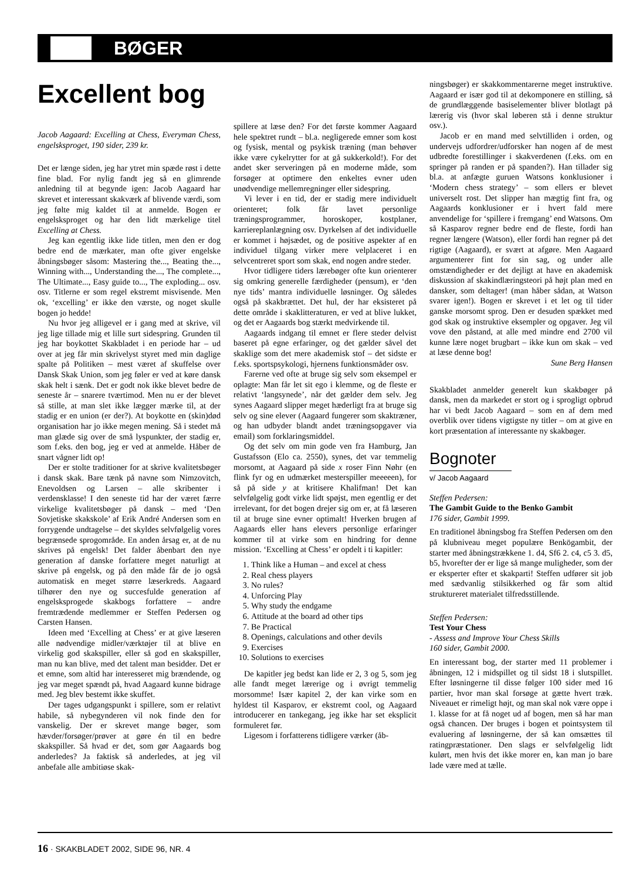BØGER
Excellent bog
Jacob Aagaard: Excelling at Chess, Everyman Chess, engelsksproget, 190 sider, 239 kr.
Det er længe siden, jeg har ytret min spæde røst i dette fine blad. For nylig fandt jeg så en glimrende anledning til at begynde igen: Jacob Aagaard har skrevet et interessant skakværk af blivende værdi, som jeg følte mig kaldet til at anmelde. Bogen er engelsksproget og har den lidt mærkelige titel Excelling at Chess.
Jeg kan egentlig ikke lide titlen, men den er dog bedre end de mærkater, man ofte giver engelske åbningsbøger såsom: Mastering the..., Beating the..., Winning with..., Understanding the..., The complete..., The Ultimate..., Easy guide to..., The exploding... osv. osv. Titlerne er som regel ekstremt misvisende. Men ok, ‘excelling’ er ikke den værste, og noget skulle bogen jo hedde!
Nu hvor jeg alligevel er i gang med at skrive, vil jeg lige tillade mig et lille surt sidespring. Grunden til jeg har boykottet Skakbladet i en periode har – ud over at jeg får min skrivelyst styret med min daglige spalte på Politiken – mest været af skuffelse over Dansk Skak Union, som jeg føler er ved at køre dansk skak helt i sænk. Det er godt nok ikke blevet bedre de seneste år – snarere tværtimod. Men nu er der blevet så stille, at man slet ikke lægger mærke til, at der stadig er en union (er der?). At boykotte en (skin)død organisation har jo ikke megen mening. Så i stedet må man glæde sig over de små lyspunkter, der stadig er, som f.eks. den bog, jeg er ved at anmelde. Håber de snart vågner lidt op!
Der er stolte traditioner for at skrive kvalitetsbøger i dansk skak. Bare tænk på navne som Nimzovitch, Enevoldsen og Larsen – alle skribenter i verdensklasse! I den seneste tid har der været færre virkelige kvalitetsbøger på dansk – med ‘Den Sovjetiske skakskole’ af Erik André Andersen som en forrygende undtagelse – det skyldes selvfølgelig vores begrænsede sprogområde. En anden årsag er, at de nu skrives på engelsk! Det falder åbenbart den nye generation af danske forfattere meget naturligt at skrive på engelsk, og på den måde får de jo også automatisk en meget større læserkreds. Aagaard tilhører den nye og succesfulde generation af engelsksprogede skakbogs forfattere – andre fremtrædende medlemmer er Steffen Pedersen og Carsten Hansen.
Ideen med ‘Excelling at Chess’ er at give læseren alle nødvendige midler/værktøjer til at blive en virkelig god skakspiller, eller så god en skakspiller, man nu kan blive, med det talent man besidder. Det er et emne, som altid har interesseret mig brændende, og jeg var meget spændt på, hvad Aagaard kunne bidrage med. Jeg blev bestemt ikke skuffet.
Der tages udgangspunkt i spillere, som er relativt habile, så nybegynderen vil nok finde den for vanskelig. Der er skrevet mange bøger, som hævder/forsøger/prøver at gøre én til en bedre skakspiller. Så hvad er det, som gør Aagaards bog anderledes? Ja faktisk så anderledes, at jeg vil anbefale alle ambitiøse skak-
spillere at læse den? For det første kommer Aagaard hele spektret rundt – bl.a. negligerede emner som kost og fysisk, mental og psykisk træning (man behøver ikke være cykelrytter for at gå sukkerkold!). For det andet sker serveringen på en moderne måde, som forsøger at optimere den enkeltes evner uden unødvendige mellemregninger eller sidespring.
Vi lever i en tid, der er stadig mere individuelt orienteret; folk får lavet personlige træningsprogrammer, horoskoper, kostplaner, karriereplanlægning osv. Dyrkelsen af det individuelle er kommet i højsædet, og de positive aspekter af en individuel tilgang virker mere velplaceret i en selvcentreret sport som skak, end nogen andre steder.
Hvor tidligere tiders lærebøger ofte kun orienterer sig omkring generelle færdigheder (pensum), er ‘den nye tids’ mantra individuelle løsninger. Og således også på skakbrættet. Det hul, der har eksisteret på dette område i skaklitteraturen, er ved at blive lukket, og det er Aagaards bog stærkt medvirkende til.
Aagaards indgang til emnet er flere steder delvist baseret på egne erfaringer, og det gælder såvel det skaklige som det mere akademisk stof – det sidste er f.eks. sportspsykologi, hjernens funktionsmåder osv.
Farerne ved ofte at bruge sig selv som eksempel er oplagte: Man får let sit ego i klemme, og de fleste er relativt ‘langsynede’, når det gælder dem selv. Jeg synes Aagaard slipper meget hæderligt fra at bruge sig selv og sine elever (Aagaard fungerer som skaktræner, og han udbyder blandt andet træningsopgaver via email) som forklaringsmiddel.
Og det selv om min gode ven fra Hamburg, Jan Gustafsson (Elo ca. 2550), synes, det var temmelig morsomt, at Aagaard på side x roser Finn Nøhr (en flink fyr og en udmærket mesterspiller meeeeen), for så på side y at kritisere Khalifman! Det kan selvfølgelig godt virke lidt spøjst, men egentlig er det irrelevant, for det bogen drejer sig om er, at få læseren til at bruge sine evner optimalt! Hverken brugen af Aagaards eller hans elevers personlige erfaringer kommer til at virke som en hindring for denne mission. ‘Excelling at Chess’ er opdelt i ti kapitler:
1. Think like a Human – and excel at chess
2. Real chess players
3. No rules?
4. Unforcing Play
5. Why study the endgame
6. Attitude at the board ad other tips
7. Be Practical
8. Openings, calculations and other devils
9. Exercises
10. Solutions to exercises
De kapitler jeg bedst kan lide er 2, 3 og 5, som jeg alle fandt meget lærerige og i øvrigt temmelig morsomme! Især kapitel 2, der kan virke som en hyldest til Kasparov, er ekstremt cool, og Aagaard introducerer en tankegang, jeg ikke har set eksplicit formuleret før.
Ligesom i forfatterens tidligere værker (åb-
ningsbøger) er skakkommentarerne meget instruktive. Aagaard er især god til at dekomponere en stilling, så de grundlæggende basiselementer bliver blotlagt på lærerig vis (hvor skal løberen stå i denne struktur osv.).
Jacob er en mand med selvtilliden i orden, og undervejs udfordrer/udforsker han nogen af de mest udbredte forestillinger i skakverdenen (f.eks. om en springer på randen er på spanden?). Han tillader sig bl.a. at anfægte guruen Watsons konklusioner i ‘Modern chess strategy’ – som ellers er blevet universelt rost. Det slipper han mægtig fint fra, og Aagaards konklusioner er i hvert fald mere anvendelige for ‘spillere i fremgang’ end Watsons. Om så Kasparov regner bedre end de fleste, fordi han regner længere (Watson), eller fordi han regner på det rigtige (Aagaard), er svært at afgøre. Men Aagaard argumenterer fint for sin sag, og under alle omstændigheder er det dejligt at have en akademisk diskussion af skakindlæringsteori på højt plan med en dansker, som deltager! (man håber sådan, at Watson svarer igen!). Bogen er skrevet i et let og til tider ganske morsomt sprog. Den er desuden spækket med god skak og instruktive eksempler og opgaver. Jeg vil vove den påstand, at alle med mindre end 2700 vil kunne lære noget brugbart – ikke kun om skak – ved at læse denne bog!
Sune Berg Hansen
Skakbladet anmelder generelt kun skakbøger på dansk, men da markedet er stort og i sprogligt opbrud har vi bedt Jacob Aagaard – som en af dem med overblik over tidens vigtigste ny titler – om at give en kort præsentation af interessante ny skakbøger.
Bognoter
v/ Jacob Aagaard
Steffen Pedersen:
The Gambit Guide to the Benko Gambit
176 sider, Gambit 1999.
En traditionel åbningsbog fra Steffen Pedersen om den på klubniveau meget populære Benkögambit, der starter med åbningstrækkene 1. d4, Sf6 2. c4, c5 3. d5, b5, hvorefter der er lige så mange muligheder, som der er eksperter efter et skakparti! Steffen udfører sit job med sædvanlig stilsikkerhed og får som altid struktureret materialet tilfredsstillende.
Steffen Pedersen:
Test Your Chess
- Assess and Improve Your Chess Skills
160 sider, Gambit 2000.
En interessant bog, der starter med 11 problemer i åbningen, 12 i midspillet og til sidst 18 i slutspillet. Efter løsningerne til disse følger 100 sider med 16 partier, hvor man skal forsøge at gætte hvert træk. Niveauet er rimeligt højt, og man skal nok være oppe i 1. klasse for at få noget ud af bogen, men så har man også chancen. Der bruges i bogen et pointsystem til evaluering af løsningerne, der så kan omsættes til ratingpræstationer. Den slags er selvfølgelig lidt kulørt, men hvis det ikke morer en, kan man jo bare lade være med at tælle.
16 · SKAKBLADET 2002, SIDE 96, NR. 4